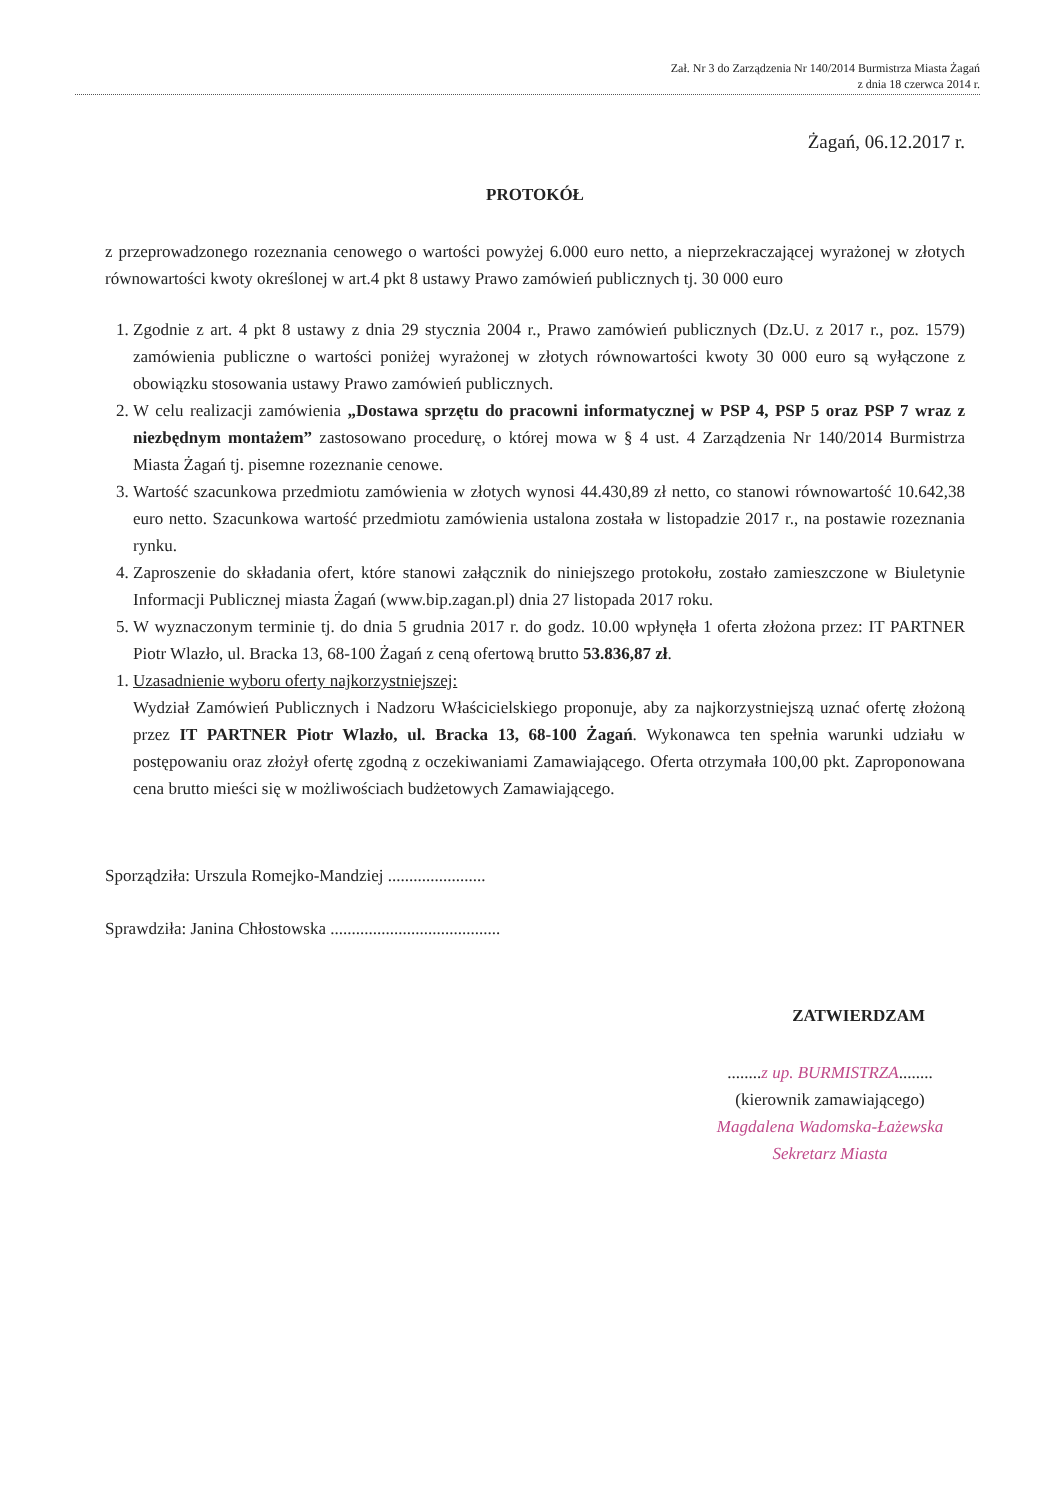Zał. Nr 3 do Zarządzenia Nr 140/2014 Burmistrza Miasta Żagań
z dnia 18 czerwca 2014 r.
Żagań, 06.12.2017 r.
PROTOKÓŁ
z przeprowadzonego rozeznania cenowego o wartości powyżej 6.000 euro netto, a nieprzekraczającej wyrażonej w złotych równowartości kwoty określonej w art.4 pkt 8 ustawy Prawo zamówień publicznych tj. 30 000 euro
1. Zgodnie z art. 4 pkt 8 ustawy z dnia 29 stycznia 2004 r., Prawo zamówień publicznych (Dz.U. z 2017 r., poz. 1579) zamówienia publiczne o wartości poniżej wyrażonej w złotych równowartości kwoty 30 000 euro są wyłączone z obowiązku stosowania ustawy Prawo zamówień publicznych.
2. W celu realizacji zamówienia „Dostawa sprzętu do pracowni informatycznej w PSP 4, PSP 5 oraz PSP 7 wraz z niezbędnym montażem” zastosowano procedurę, o której mowa w § 4 ust. 4 Zarządzenia Nr 140/2014 Burmistrza Miasta Żagań tj. pisemne rozeznanie cenowe.
3. Wartość szacunkowa przedmiotu zamówienia w złotych wynosi 44.430,89 zł netto, co stanowi równowartość 10.642,38 euro netto. Szacunkowa wartość przedmiotu zamówienia ustalona została w listopadzie 2017 r., na postawie rozeznania rynku.
4. Zaproszenie do składania ofert, które stanowi załącznik do niniejszego protokołu, zostało zamieszczone w Biuletynie Informacji Publicznej miasta Żagań (www.bip.zagan.pl) dnia 27 listopada 2017 roku.
5. W wyznaczonym terminie tj. do dnia 5 grudnia 2017 r. do godz. 10.00 wpłynęła 1 oferta złożona przez: IT PARTNER Piotr Wlazło, ul. Bracka 13, 68-100 Żagań z ceną ofertową brutto 53.836,87 zł.
1. Uzasadnienie wyboru oferty najkorzystniejszej:
Wydział Zamówień Publicznych i Nadzoru Właścicielskiego proponuje, aby za najkorzystniejszą uznać ofertę złożoną przez IT PARTNER Piotr Wlazło, ul. Bracka 13, 68-100 Żagań. Wykonawca ten spełnia warunki udziału w postępowaniu oraz złożył ofertę zgodną z oczekiwaniami Zamawiającego. Oferta otrzymała 100,00 pkt. Zaproponowana cena brutto mieści się w możliwościach budżetowych Zamawiającego.
Sporządziła: Urszula Romejko-Mandziej .......................
Sprawdziła: Janina Chłostowska ........................................
ZATWIERDZAM
........z up. BURMISTRZA........
(kierownik zamawiającego)
Magdalena Wadomska-Łażewska
Sekretarz Miasta